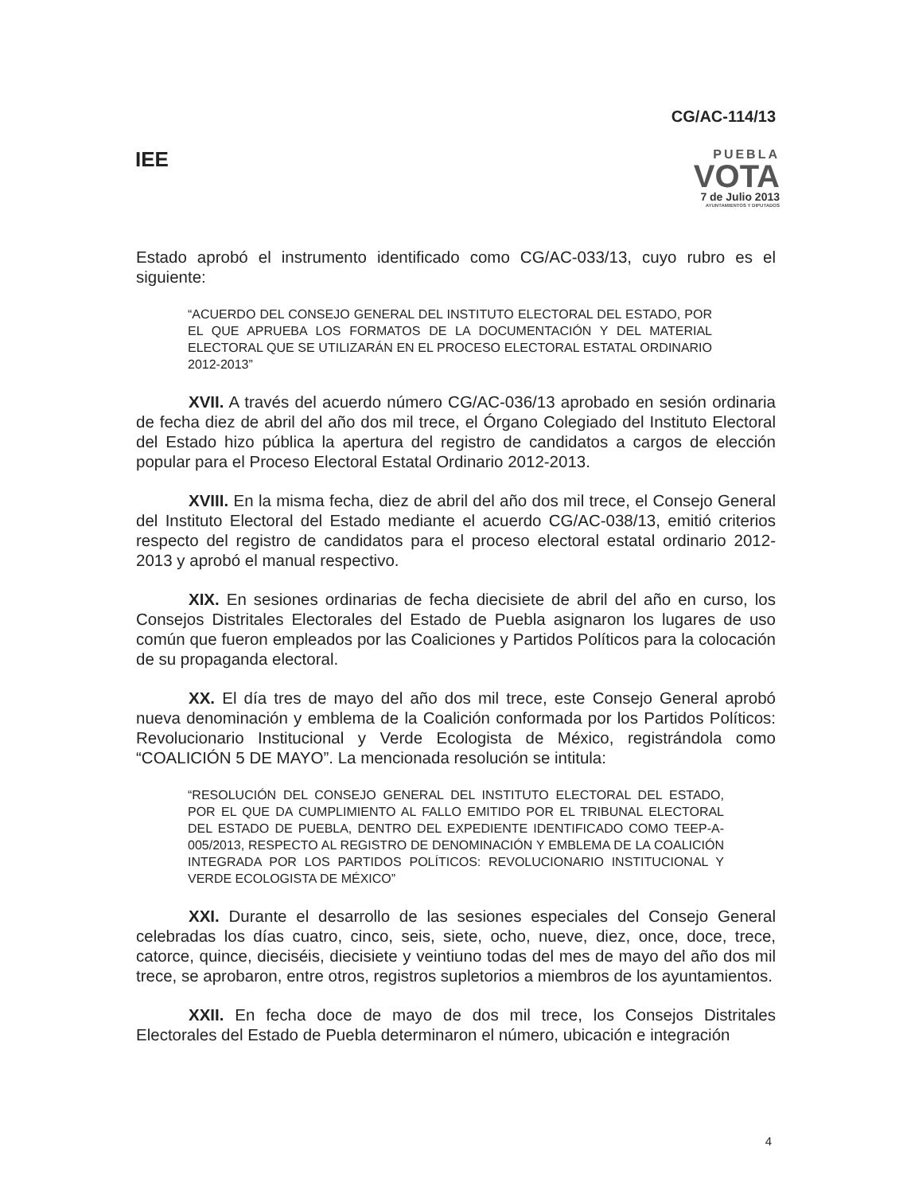CG/AC-114/13
IEE
PUEBLA
VOTA
7 de Julio 2013
AYUNTAMIENTOS Y DIPUTADOS
Estado aprobó el instrumento identificado como CG/AC-033/13, cuyo rubro es el siguiente:
“ACUERDO DEL CONSEJO GENERAL DEL INSTITUTO ELECTORAL DEL ESTADO, POR EL QUE APRUEBA LOS FORMATOS DE LA DOCUMENTACIÓN Y DEL MATERIAL ELECTORAL QUE SE UTILIZARÁN EN EL PROCESO ELECTORAL ESTATAL ORDINARIO 2012-2013”
XVII. A través del acuerdo número CG/AC-036/13 aprobado en sesión ordinaria de fecha diez de abril del año dos mil trece, el Órgano Colegiado del Instituto Electoral del Estado hizo pública la apertura del registro de candidatos a cargos de elección popular para el Proceso Electoral Estatal Ordinario 2012-2013.
XVIII. En la misma fecha, diez de abril del año dos mil trece, el Consejo General del Instituto Electoral del Estado mediante el acuerdo CG/AC-038/13, emitió criterios respecto del registro de candidatos para el proceso electoral estatal ordinario 2012-2013 y aprobó el manual respectivo.
XIX. En sesiones ordinarias de fecha diecisiete de abril del año en curso, los Consejos Distritales Electorales del Estado de Puebla asignaron los lugares de uso común que fueron empleados por las Coaliciones y Partidos Políticos para la colocación de su propaganda electoral.
XX. El día tres de mayo del año dos mil trece, este Consejo General aprobó nueva denominación y emblema de la Coalición conformada por los Partidos Políticos: Revolucionario Institucional y Verde Ecologista de México, registrándola como “COALICIÓN 5 DE MAYO”. La mencionada resolución se intitula:
“RESOLUCIÓN DEL CONSEJO GENERAL DEL INSTITUTO ELECTORAL DEL ESTADO, POR EL QUE DA CUMPLIMIENTO AL FALLO EMITIDO POR EL TRIBUNAL ELECTORAL DEL ESTADO DE PUEBLA, DENTRO DEL EXPEDIENTE IDENTIFICADO COMO TEEP-A-005/2013, RESPECTO AL REGISTRO DE DENOMINACIÓN Y EMBLEMA DE LA COALICIÓN INTEGRADA POR LOS PARTIDOS POLÍTICOS: REVOLUCIONARIO INSTITUCIONAL Y VERDE ECOLOGISTA DE MÉXICO”
XXI. Durante el desarrollo de las sesiones especiales del Consejo General celebradas los días cuatro, cinco, seis, siete, ocho, nueve, diez, once, doce, trece, catorce, quince, dieciséis, diecisiete y veintiuno todas del mes de mayo del año dos mil trece, se aprobaron, entre otros, registros supletorios a miembros de los ayuntamientos.
XXII. En fecha doce de mayo de dos mil trece, los Consejos Distritales Electorales del Estado de Puebla determinaron el número, ubicación e integración
4